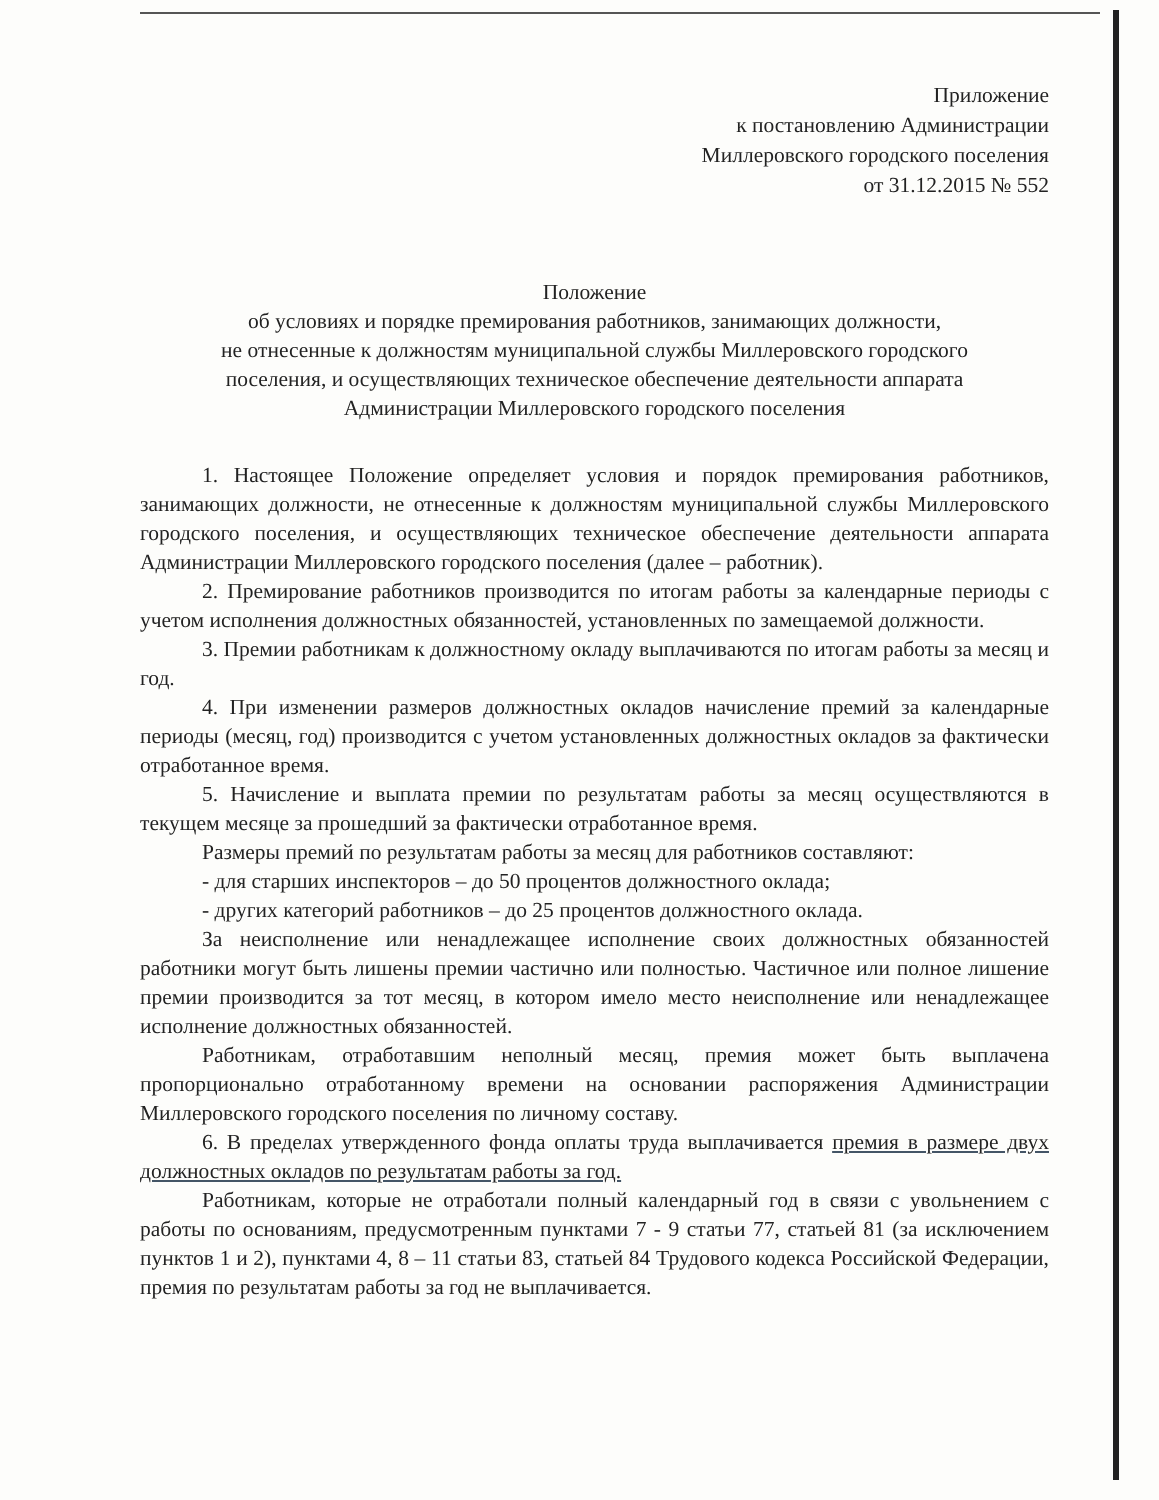Приложение
к постановлению Администрации
Миллеровского городского поселения
от 31.12.2015 № 552
Положение
об условиях и порядке премирования работников, занимающих должности,
не отнесенные к должностям муниципальной службы Миллеровского городского
поселения, и осуществляющих техническое обеспечение деятельности аппарата
Администрации Миллеровского городского поселения
1. Настоящее Положение определяет условия и порядок премирования работников, занимающих должности, не отнесенные к должностям муниципальной службы Миллеровского городского поселения, и осуществляющих техническое обеспечение деятельности аппарата Администрации Миллеровского городского поселения (далее – работник).
2. Премирование работников производится по итогам работы за календарные периоды с учетом исполнения должностных обязанностей, установленных по замещаемой должности.
3. Премии работникам к должностному окладу выплачиваются по итогам работы за месяц и год.
4. При изменении размеров должностных окладов начисление премий за календарные периоды (месяц, год) производится с учетом установленных должностных окладов за фактически отработанное время.
5. Начисление и выплата премии по результатам работы за месяц осуществляются в текущем месяце за прошедший за фактически отработанное время.
Размеры премий по результатам работы за месяц для работников составляют:
- для старших инспекторов – до 50 процентов должностного оклада;
- других категорий работников – до 25 процентов должностного оклада.
За неисполнение или ненадлежащее исполнение своих должностных обязанностей работники могут быть лишены премии частично или полностью. Частичное или полное лишение премии производится за тот месяц, в котором имело место неисполнение или ненадлежащее исполнение должностных обязанностей.
Работникам, отработавшим неполный месяц, премия может быть выплачена пропорционально отработанному времени на основании распоряжения Администрации Миллеровского городского поселения по личному составу.
6. В пределах утвержденного фонда оплаты труда выплачивается премия в размере двух должностных окладов по результатам работы за год.
Работникам, которые не отработали полный календарный год в связи с увольнением с работы по основаниям, предусмотренным пунктами 7 - 9 статьи 77, статьей 81 (за исключением пунктов 1 и 2), пунктами 4, 8 – 11 статьи 83, статьей 84 Трудового кодекса Российской Федерации, премия по результатам работы за год не выплачивается.